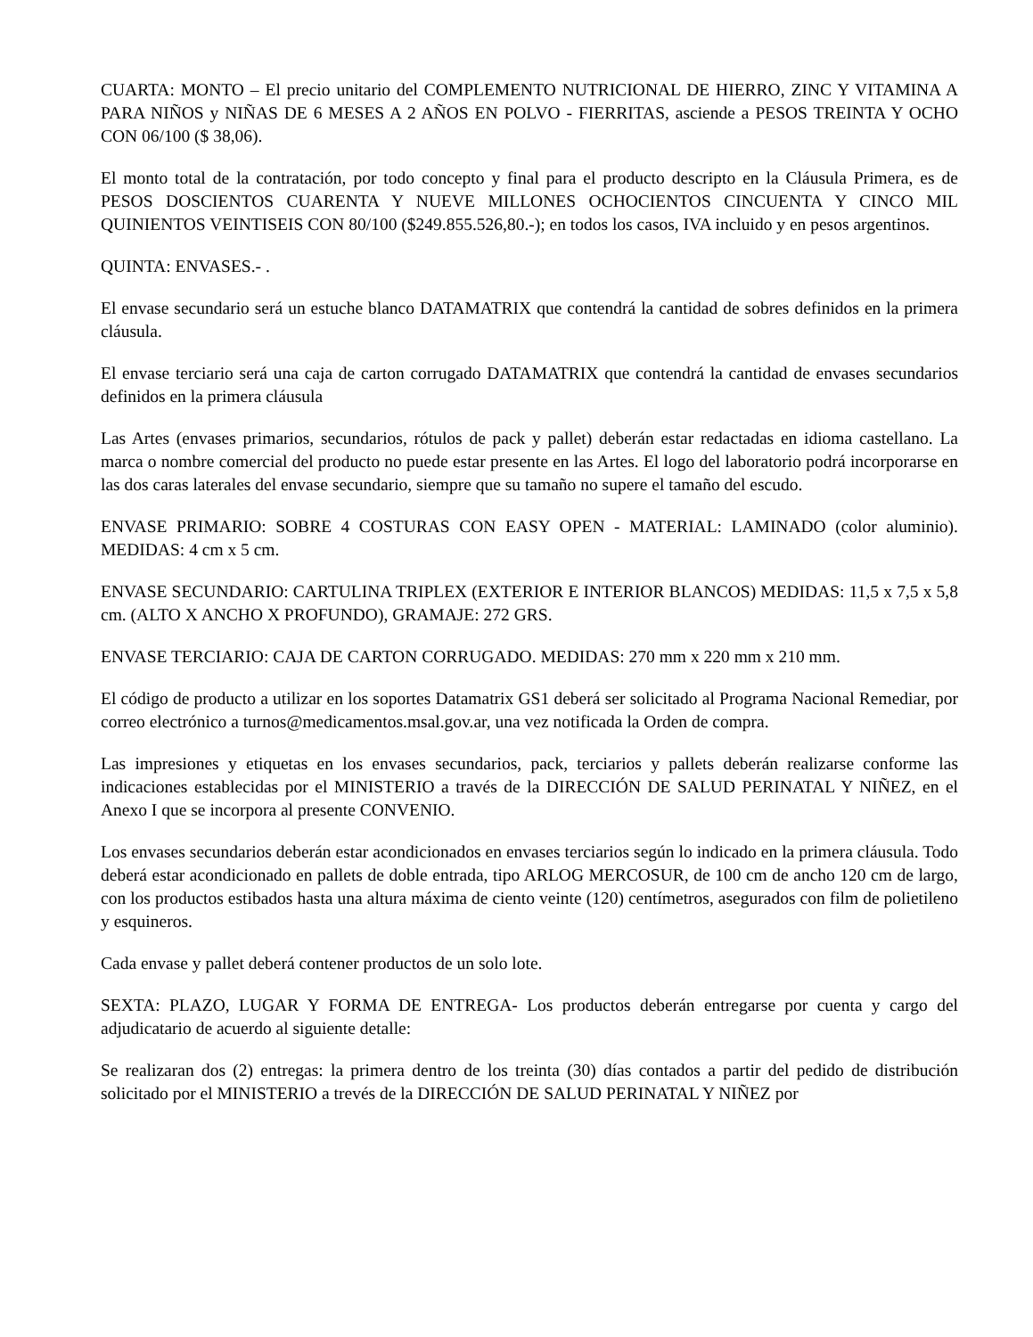CUARTA: MONTO – El precio unitario del COMPLEMENTO NUTRICIONAL DE HIERRO, ZINC Y VITAMINA A PARA NIÑOS y NIÑAS DE 6 MESES A 2 AÑOS EN POLVO - FIERRITAS, asciende a PESOS TREINTA Y OCHO CON 06/100 ($ 38,06).
El monto total de la contratación, por todo concepto y final para el producto descripto en la Cláusula Primera, es de PESOS DOSCIENTOS CUARENTA Y NUEVE MILLONES OCHOCIENTOS CINCUENTA Y CINCO MIL QUINIENTOS VEINTISEIS CON 80/100 ($249.855.526,80.-); en todos los casos, IVA incluido y en pesos argentinos.
QUINTA: ENVASES.- .
El envase secundario será un estuche blanco DATAMATRIX que contendrá la cantidad de sobres definidos en la primera cláusula.
El envase terciario será una caja de carton corrugado DATAMATRIX que contendrá la cantidad de envases secundarios definidos en la primera cláusula
Las Artes (envases primarios, secundarios, rótulos de pack y pallet) deberán estar redactadas en idioma castellano. La marca o nombre comercial del producto no puede estar presente en las Artes. El logo del laboratorio podrá incorporarse en las dos caras laterales del envase secundario, siempre que su tamaño no supere el tamaño del escudo.
ENVASE PRIMARIO: SOBRE 4 COSTURAS CON EASY OPEN - MATERIAL: LAMINADO (color aluminio). MEDIDAS: 4 cm x 5 cm.
ENVASE SECUNDARIO: CARTULINA TRIPLEX (EXTERIOR E INTERIOR BLANCOS) MEDIDAS: 11,5 x 7,5 x 5,8 cm. (ALTO X ANCHO X PROFUNDO), GRAMAJE: 272 GRS.
ENVASE TERCIARIO: CAJA DE CARTON CORRUGADO. MEDIDAS: 270 mm x 220 mm x 210 mm.
El código de producto a utilizar en los soportes Datamatrix GS1 deberá ser solicitado al Programa Nacional Remediar, por correo electrónico a turnos@medicamentos.msal.gov.ar, una vez notificada la Orden de compra.
Las impresiones y etiquetas en los envases secundarios, pack, terciarios y pallets deberán realizarse conforme las indicaciones establecidas por el MINISTERIO a través de la DIRECCIÓN DE SALUD PERINATAL Y NIÑEZ, en el Anexo I que se incorpora al presente CONVENIO.
Los envases secundarios deberán estar acondicionados en envases terciarios según lo indicado en la primera cláusula. Todo deberá estar acondicionado en pallets de doble entrada, tipo ARLOG MERCOSUR, de 100 cm de ancho 120 cm de largo, con los productos estibados hasta una altura máxima de ciento veinte (120) centímetros, asegurados con film de polietileno y esquineros.
Cada envase y pallet deberá contener productos de un solo lote.
SEXTA: PLAZO, LUGAR Y FORMA DE ENTREGA- Los productos deberán entregarse por cuenta y cargo del adjudicatario de acuerdo al siguiente detalle:
Se realizaran dos (2) entregas: la primera dentro de los treinta (30) días contados a partir del pedido de distribución solicitado por el MINISTERIO a trevés de la DIRECCIÓN DE SALUD PERINATAL Y NIÑEZ por